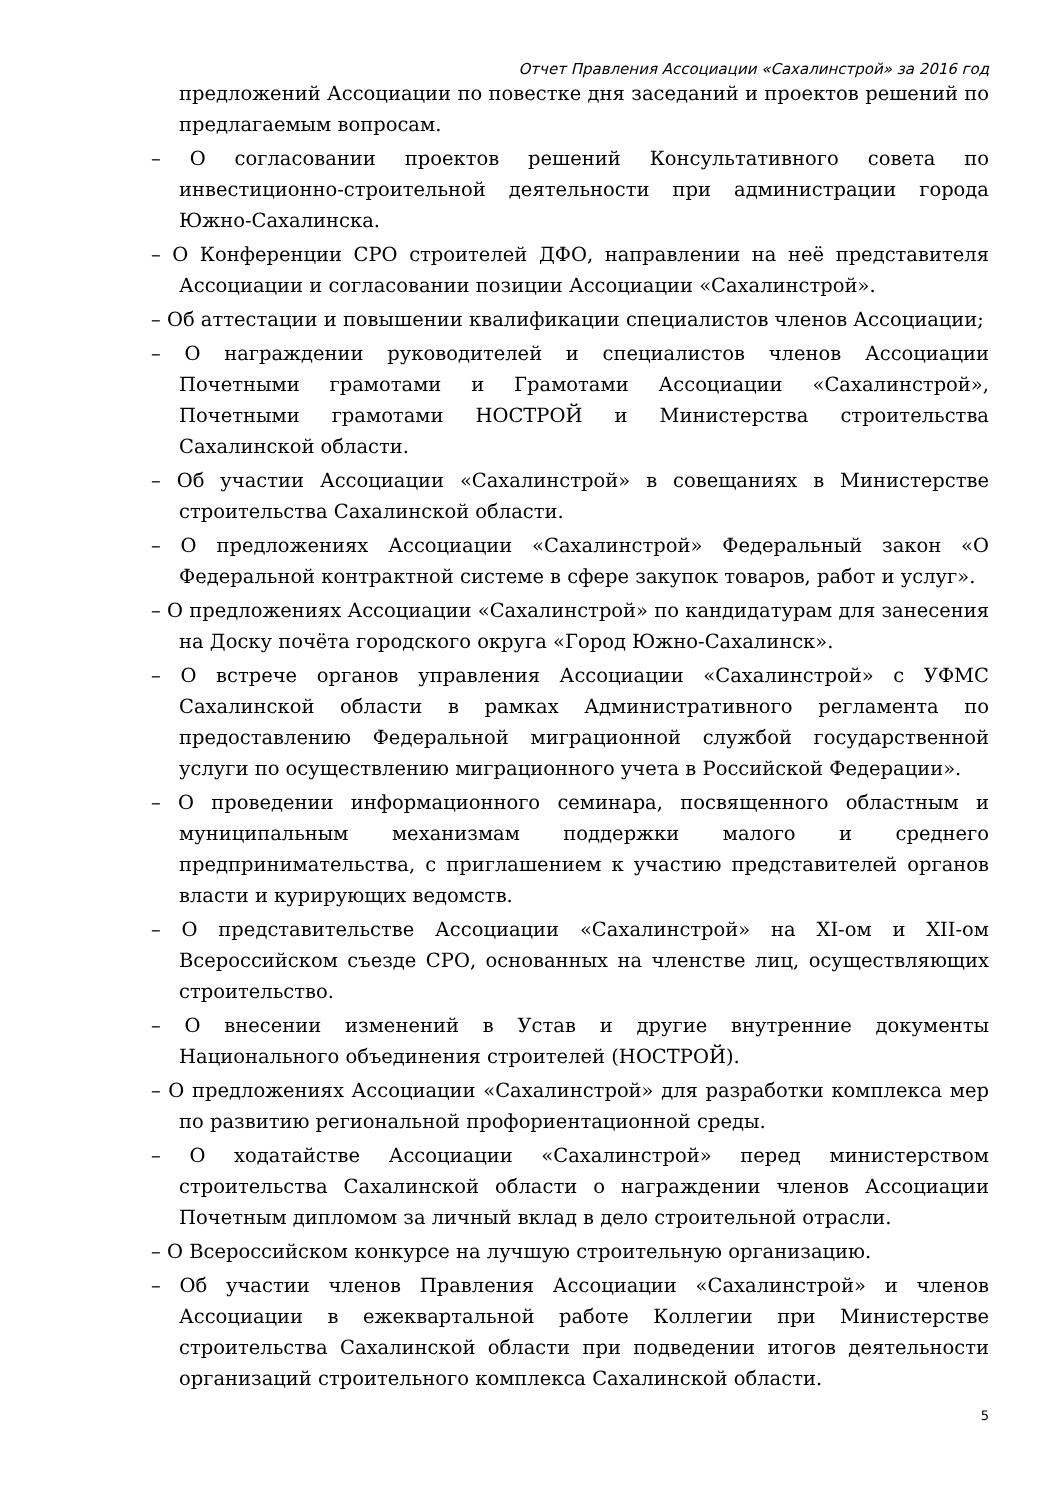Отчет Правления Ассоциации «Сахалинстрой» за 2016 год
предложений Ассоциации по повестке дня заседаний и проектов решений по предлагаемым вопросам.
– О согласовании проектов решений Консультативного совета по инвестиционно-строительной деятельности при администрации города Южно-Сахалинска.
– О Конференции СРО строителей ДФО, направлении на неё представителя Ассоциации и согласовании позиции Ассоциации «Сахалинстрой».
– Об аттестации и повышении квалификации специалистов членов Ассоциации;
– О награждении руководителей и специалистов членов Ассоциации Почетными грамотами и Грамотами Ассоциации «Сахалинстрой», Почетными грамотами НОСТРОЙ и Министерства строительства Сахалинской области.
– Об участии Ассоциации «Сахалинстрой» в совещаниях в Министерстве строительства Сахалинской области.
– О предложениях Ассоциации «Сахалинстрой» Федеральный закон «О Федеральной контрактной системе в сфере закупок товаров, работ и услуг».
– О предложениях Ассоциации «Сахалинстрой» по кандидатурам для занесения на Доску почёта городского округа «Город Южно-Сахалинск».
– О встрече органов управления Ассоциации «Сахалинстрой» с УФМС Сахалинской области в рамках Административного регламента по предоставлению Федеральной миграционной службой государственной услуги по осуществлению миграционного учета в Российской Федерации».
– О проведении информационного семинара, посвященного областным и муниципальным механизмам поддержки малого и среднего предпринимательства, с приглашением к участию представителей органов власти и курирующих ведомств.
– О представительстве Ассоциации «Сахалинстрой» на XI-ом и XII-ом Всероссийском съезде СРО, основанных на членстве лиц, осуществляющих строительство.
– О внесении изменений в Устав и другие внутренние документы Национального объединения строителей (НОСТРОЙ).
– О предложениях Ассоциации «Сахалинстрой» для разработки комплекса мер по развитию региональной профориентационной среды.
– О ходатайстве Ассоциации «Сахалинстрой» перед министерством строительства Сахалинской области о награждении членов Ассоциации Почетным дипломом за личный вклад в дело строительной отрасли.
– О Всероссийском конкурсе на лучшую строительную организацию.
– Об участии членов Правления Ассоциации «Сахалинстрой» и членов Ассоциации в ежеквартальной работе Коллегии при Министерстве строительства Сахалинской области при подведении итогов деятельности организаций строительного комплекса Сахалинской области.
5